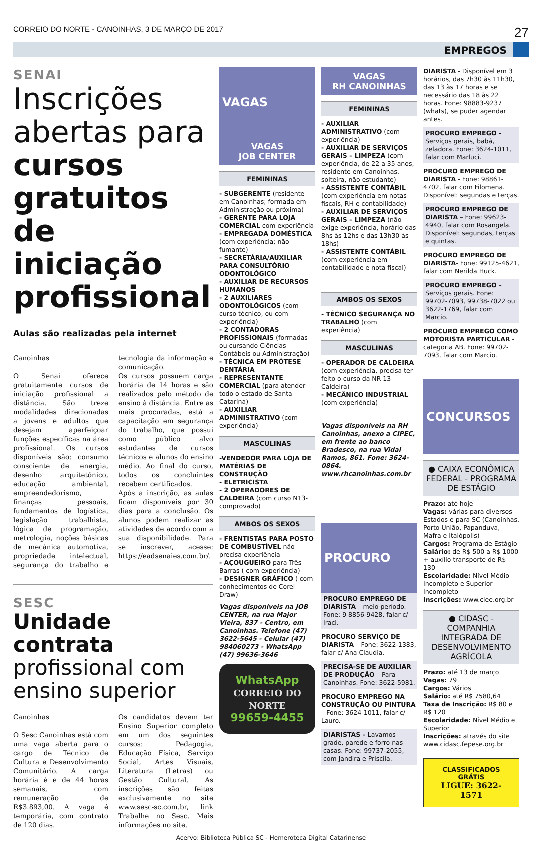CORREIO DO NORTE - CANOINHAS, 3 DE MARÇO DE 2017 27
EMPREGOS
SENAI
Inscrições abertas para cursos gratuitos de iniciação profissional
Aulas são realizadas pela internet
Canoinhas
O Senai oferece gratuitamente cursos de iniciação profissional a distância. São treze modalidades direcionadas a jovens e adultos que desejam aperfeiçoar funções específicas na área profissional. Os cursos disponíveis são: consumo consciente de energia, desenho arquitetônico, educação ambiental, empreendedorismo, finanças pessoais, fundamentos de logística, legislação trabalhista, lógica de programação, metrologia, noções básicas de mecânica automotiva, propriedade intelectual, segurança do trabalho e tecnologia da informação e comunicação.
Os cursos possuem carga horária de 14 horas e são realizados pelo método de ensino à distância. Entre as mais procuradas, está a capacitação em segurança do trabalho, que possui como público alvo estudantes de cursos técnicos e alunos do ensino médio. Ao final do curso, todos os concluintes recebem certificados.
Após a inscrição, as aulas ficam disponíveis por 30 dias para a conclusão. Os alunos podem realizar as atividades de acordo com a sua disponibilidade. Para se inscrever, acesse: https://eadsenaies.com.br/.
SESC
Unidade contrata profissional com ensino superior
Canoinhas
O Sesc Canoinhas está com uma vaga aberta para o cargo de Técnico de Cultura e Desenvolvimento Comunitário. A carga horária é e de 44 horas semanais, com remuneração de R$3.893,00. A vaga é temporária, com contrato de 120 dias.
Os candidatos devem ter Ensino Superior completo em um dos seguintes cursos: Pedagogia, Educação Física, Serviço Social, Artes Visuais, Literatura (Letras) ou Gestão Cultural. As inscrições são feitas exclusivamente no site www.sesc-sc.com.br, link Trabalhe no Sesc. Mais informações no site.
VAGAS
VAGAS
JOB CENTER
FEMININAS
- SUBGERENTE (residente em Canoinhas; formada em Administração ou próxima)
- GERENTE PARA LOJA COMERCIAL com experiência
- EMPREGADA DOMÉSTICA (com experiência; não fumante)
- SECRETÁRIA/AUXILIAR PARA CONSULTÓRIO ODONTOLÓGICO
- AUXILIAR DE RECURSOS HUMANOS
- 2 AUXILIARES ODONTOLÓGICOS (com curso técnico, ou com experiência)
- 2 CONTADORAS PROFISSIONAIS (formadas ou cursando Ciências Contábeis ou Administração)
- TÉCNICA EM PRÓTESE DENTÁRIA
- REPRESENTANTE COMERCIAL (para atender todo o estado de Santa Catarina)
- AUXILIAR ADMINISTRATIVO (com experiência)
MASCULINAS
-VENDEDOR PARA LOJA DE MATÉRIAS DE CONSTRUÇÃO
- ELETRICISTA
- 2 OPERADORES DE CALDEIRA (com curso N13-comprovado)
AMBOS OS SEXOS
- FRENTISTAS PARA POSTO DE COMBUSTÍVEL não precisa experiência
- AÇOUGUEIRO para Três Barras ( com experiência)
- DESIGNER GRÁFICO ( com conhecimentos de Corel Draw)
Vagas disponíveis na JOB CENTER, na rua Major Vieira, 837 - Centro, em Canoinhas. Telefone (47) 3622-5645 - Celular (47) 984060273 - WhatsApp (47) 99636-3646
WhatsApp
CORREIO DO NORTE
99659-4455
VAGAS
RH CANOINHAS
FEMININAS
- AUXILIAR ADMINISTRATIVO (com experiência)
- AUXILIAR DE SERVIÇOS GERAIS – LIMPEZA (com experiência, de 22 a 35 anos, residente em Canoinhas, solteira, não estudante)
- ASSISTENTE CONTÁBIL (com experiência em notas fiscais, RH e contabilidade)
- AUXILIAR DE SERVIÇOS GERAIS – LIMPEZA (não exige experiência, horário das 8hs às 12hs e das 13h30 às 18hs)
- ASSISTENTE CONTÁBIL (com experiência em contabilidade e nota fiscal)
AMBOS OS SEXOS
- TÉCNICO SEGURANÇA NO TRABALHO (com experiência)
MASCULINAS
- OPERADOR DE CALDEIRA (com experiência, precisa ter feito o curso da NR 13 Caldeira)
- MECÂNICO INDUSTRIAL (com experiência)
Vagas disponíveis na RH Canoinhas, anexo a CIPEC, em frente ao banco Bradesco, na rua Vidal Ramos, 861. Fone: 3624-0864. www.rhcanoinhas.com.br
PROCURO
PROCURO EMPREGO DE DIARISTA – meio período. Fone: 9 8856-9428, falar c/ Iraci.
PROCURO SERVIÇO DE DIARISTA – Fone: 3622-1383, falar c/ Ana Claudia.
PRECISA-SE DE AUXILIAR DE PRODUÇÃO – Para Canoinhas. Fone: 3622-5981.
PROCURO EMPREGO NA CONSTRUÇÃO OU PINTURA – Fone: 3624-1011, falar c/ Lauro.
DIARISTAS – Lavamos grade, parede e forro nas casas. Fone: 99737-2055, com Jandira e Priscila.
DIARISTA - Disponível em 3 horários, das 7h30 às 11h30, das 13 às 17 horas e se necessário das 18 às 22 horas. Fone: 98883-9237 (whats), se puder agendar antes.
PROCURO EMPREGO - Serviços gerais, babá, zeladora. Fone: 3624-1011, falar com Marluci.
PROCURO EMPREGO DE DIARISTA - Fone: 98861-4702, falar com Filomena. Disponível: segundas e terças.
PROCURO EMPREGO DE DIARISTA – Fone: 99623-4940, falar com Rosangela. Disponível: segundas, terças e quintas.
PROCURO EMPREGO DE DIARISTA- Fone: 99125-4621, falar com Nerilda Huck.
PROCURO EMPREGO – Serviços gerais. Fone: 99702-7093, 99738-7022 ou 3622-1769, falar com Marcio.
PROCURO EMPREGO COMO MOTORISTA PARTICULAR - categoria AB. Fone: 99702-7093, falar com Marcio.
CONCURSOS
● CAIXA ECONÔMICA FEDERAL - PROGRAMA DE ESTÁGIO
Prazo: até hoje
Vagas: várias para diversos Estados e para SC (Canoinhas, Porto União, Papanduva, Mafra e Itaiópolis)
Cargos: Programa de Estágio
Salário: de R$ 500 a R$ 1000 + auxílio transporte de R$ 130
Escolaridade: Nível Médio Incompleto e Superior Incompleto
Inscrições: www.ciee.org.br
● CIDASC - COMPANHIA INTEGRADA DE DESENVOLVIMENTO AGRÍCOLA
Prazo: até 13 de março
Vagas: 79
Cargos: Vários
Salário: até R$ 7580,64
Taxa de Inscrição: R$ 80 e R$ 120
Escolaridade: Nível Médio e Superior
Inscrições: através do site www.cidasc.fepese.org.br
CLASSIFICADOS GRÁTIS
LIGUE: 3622-1571
Acervo: Biblioteca Pública SC - Hemeroteca Digital Catarinense